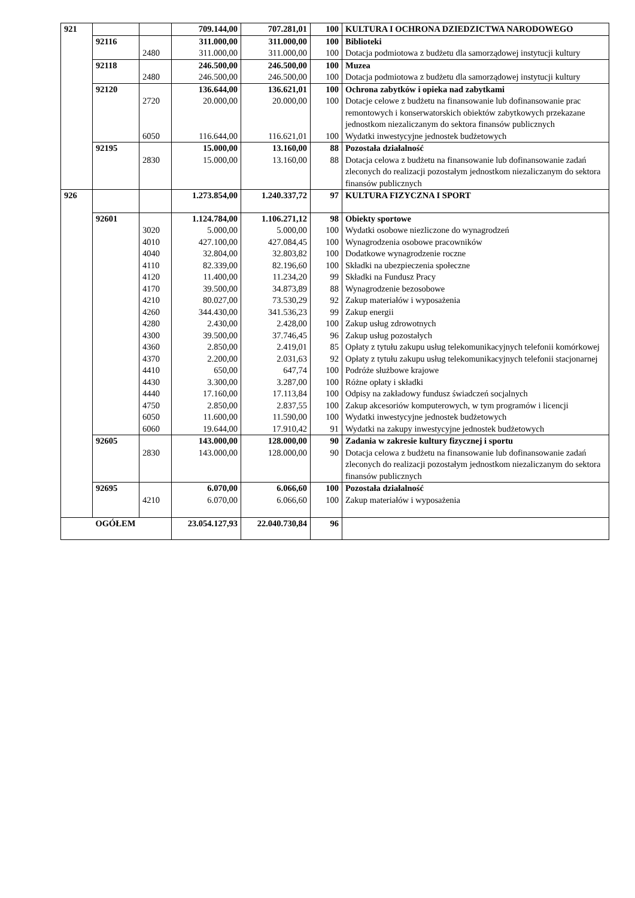| 921 | | | 709.144,00 | 707.281,01 | 100 | KULTURA I OCHRONA DZIEDZICTWA NARODOWEGO |
| | 92116 | | 311.000,00 | 311.000,00 | 100 | Biblioteki |
| | | 2480 | 311.000,00 | 311.000,00 | 100 | Dotacja podmiotowa z budżetu dla samorządowej instytucji kultury |
| | 92118 | | 246.500,00 | 246.500,00 | 100 | Muzea |
| | | 2480 | 246.500,00 | 246.500,00 | 100 | Dotacja podmiotowa z budżetu dla samorządowej instytucji kultury |
| | 92120 | | 136.644,00 | 136.621,01 | 100 | Ochrona zabytków i opieka nad zabytkami |
| | | 2720 | 20.000,00 | 20.000,00 | 100 | Dotacje celowe z budżetu na finansowanie lub dofinansowanie prac remontowych i konserwatorskich obiektów zabytkowych przekazane jednostkom niezaliczanym do sektora finansów publicznych |
| | | 6050 | 116.644,00 | 116.621,01 | 100 | Wydatki inwestycyjne jednostek budżetowych |
| | 92195 | | 15.000,00 | 13.160,00 | 88 | Pozostała działalność |
| | | 2830 | 15.000,00 | 13.160,00 | 88 | Dotacja celowa z budżetu na finansowanie lub dofinansowanie zadań zleconych do realizacji pozostałym jednostkom niezaliczanym do sektora finansów publicznych |
| 926 | | | 1.273.854,00 | 1.240.337,72 | 97 | KULTURA FIZYCZNA I SPORT |
| | 92601 | | 1.124.784,00 | 1.106.271,12 | 98 | Obiekty sportowe |
| | | 3020 | 5.000,00 | 5.000,00 | 100 | Wydatki osobowe niezliczone do wynagrodzeń |
| | | 4010 | 427.100,00 | 427.084,45 | 100 | Wynagrodzenia osobowe pracowników |
| | | 4040 | 32.804,00 | 32.803,82 | 100 | Dodatkowe wynagrodzenie roczne |
| | | 4110 | 82.339,00 | 82.196,60 | 100 | Składki na ubezpieczenia społeczne |
| | | 4120 | 11.400,00 | 11.234,20 | 99 | Składki na Fundusz Pracy |
| | | 4170 | 39.500,00 | 34.873,89 | 88 | Wynagrodzenie bezosobowe |
| | | 4210 | 80.027,00 | 73.530,29 | 92 | Zakup materiałów i wyposażenia |
| | | 4260 | 344.430,00 | 341.536,23 | 99 | Zakup energii |
| | | 4280 | 2.430,00 | 2.428,00 | 100 | Zakup usług zdrowotnych |
| | | 4300 | 39.500,00 | 37.746,45 | 96 | Zakup usług pozostałych |
| | | 4360 | 2.850,00 | 2.419,01 | 85 | Opłaty z tytułu zakupu usług telekomunikacyjnych telefonii komórkowej |
| | | 4370 | 2.200,00 | 2.031,63 | 92 | Opłaty z tytułu zakupu usług telekomunikacyjnych telefonii stacjonarnej |
| | | 4410 | 650,00 | 647,74 | 100 | Podróże służbowe krajowe |
| | | 4430 | 3.300,00 | 3.287,00 | 100 | Różne opłaty i składki |
| | | 4440 | 17.160,00 | 17.113,84 | 100 | Odpisy na zakładowy fundusz świadczeń socjalnych |
| | | 4750 | 2.850,00 | 2.837,55 | 100 | Zakup akcesoriów komputerowych, w tym programów i licencji |
| | | 6050 | 11.600,00 | 11.590,00 | 100 | Wydatki inwestycyjne jednostek budżetowych |
| | | 6060 | 19.644,00 | 17.910,42 | 91 | Wydatki na zakupy inwestycyjne jednostek budżetowych |
| | 92605 | | 143.000,00 | 128.000,00 | 90 | Zadania w zakresie kultury fizycznej i sportu |
| | | 2830 | 143.000,00 | 128.000,00 | 90 | Dotacja celowa z budżetu na finansowanie lub dofinansowanie zadań zleconych do realizacji pozostałym jednostkom niezaliczanym do sektora finansów publicznych |
| | 92695 | | 6.070,00 | 6.066,60 | 100 | Pozostała działalność |
| | | 4210 | 6.070,00 | 6.066,60 | 100 | Zakup materiałów i wyposażenia |
| | OGÓŁEM | | 23.054.127,93 | 22.040.730,84 | 96 | |